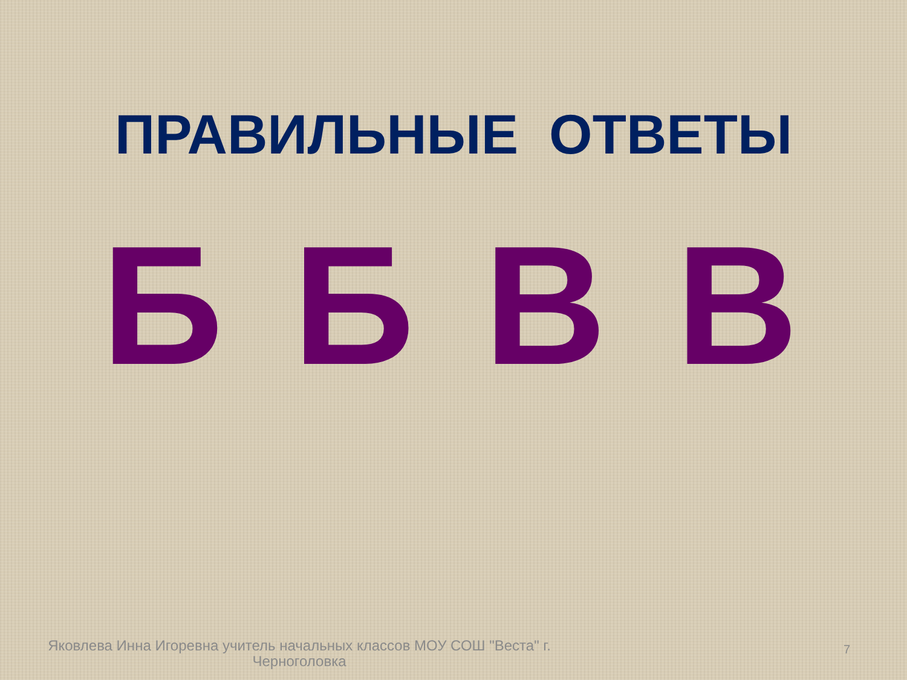ПРАВИЛЬНЫЕ ОТВЕТЫ
Б Б В В
Яковлева Инна Игоревна учитель начальных классов МОУ СОШ "Веста" г. Черноголовка
7